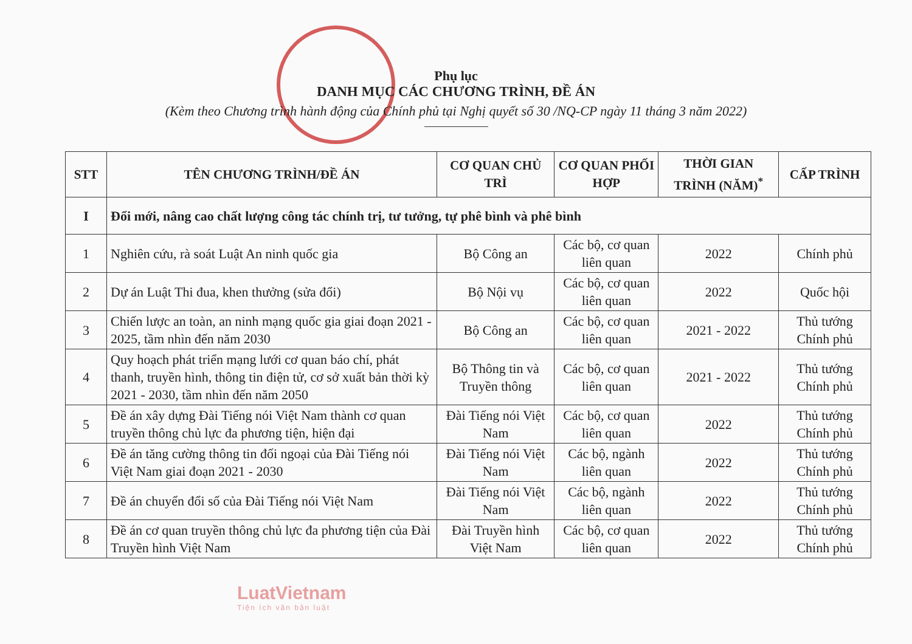Phụ lục
DANH MỤC CÁC CHƯƠNG TRÌNH, ĐỀ ÁN
(Kèm theo Chương trình hành động của Chính phủ tại Nghị quyết số 30 /NQ-CP ngày 11 tháng 3 năm 2022)
| STT | TÊN CHƯƠNG TRÌNH/ĐỀ ÁN | CƠ QUAN CHỦ TRÌ | CƠ QUAN PHỐI HỢP | THỜI GIAN TRÌNH (NĂM)<sup>*</sup> | CẤP TRÌNH |
| --- | --- | --- | --- | --- | --- |
| I | Đổi mới, nâng cao chất lượng công tác chính trị, tư tưởng, tự phê bình và phê bình | | | | |
| 1 | Nghiên cứu, rà soát Luật An ninh quốc gia | Bộ Công an | Các bộ, cơ quan liên quan | 2022 | Chính phủ |
| 2 | Dự án Luật Thi đua, khen thưởng (sửa đổi) | Bộ Nội vụ | Các bộ, cơ quan liên quan | 2022 | Quốc hội |
| 3 | Chiến lược an toàn, an ninh mạng quốc gia giai đoạn 2021 - 2025, tầm nhìn đến năm 2030 | Bộ Công an | Các bộ, cơ quan liên quan | 2021 - 2022 | Thủ tướng Chính phủ |
| 4 | Quy hoạch phát triển mạng lưới cơ quan báo chí, phát thanh, truyền hình, thông tin điện tử, cơ sở xuất bản thời kỳ 2021 - 2030, tầm nhìn đến năm 2050 | Bộ Thông tin và Truyền thông | Các bộ, cơ quan liên quan | 2021 - 2022 | Thủ tướng Chính phủ |
| 5 | Đề án xây dựng Đài Tiếng nói Việt Nam thành cơ quan truyền thông chủ lực đa phương tiện, hiện đại | Đài Tiếng nói Việt Nam | Các bộ, cơ quan liên quan | 2022 | Thủ tướng Chính phủ |
| 6 | Đề án tăng cường thông tin đối ngoại của Đài Tiếng nói Việt Nam giai đoạn 2021 - 2030 | Đài Tiếng nói Việt Nam | Các bộ, ngành liên quan | 2022 | Thủ tướng Chính phủ |
| 7 | Đề án chuyển đổi số của Đài Tiếng nói Việt Nam | Đài Tiếng nói Việt Nam | Các bộ, ngành liên quan | 2022 | Thủ tướng Chính phủ |
| 8 | Đề án cơ quan truyền thông chủ lực đa phương tiện của Đài Truyền hình Việt Nam | Đài Truyền hình Việt Nam | Các bộ, cơ quan liên quan | 2022 | Thủ tướng Chính phủ |
LuatVietnam
Tiện ích văn bản luật